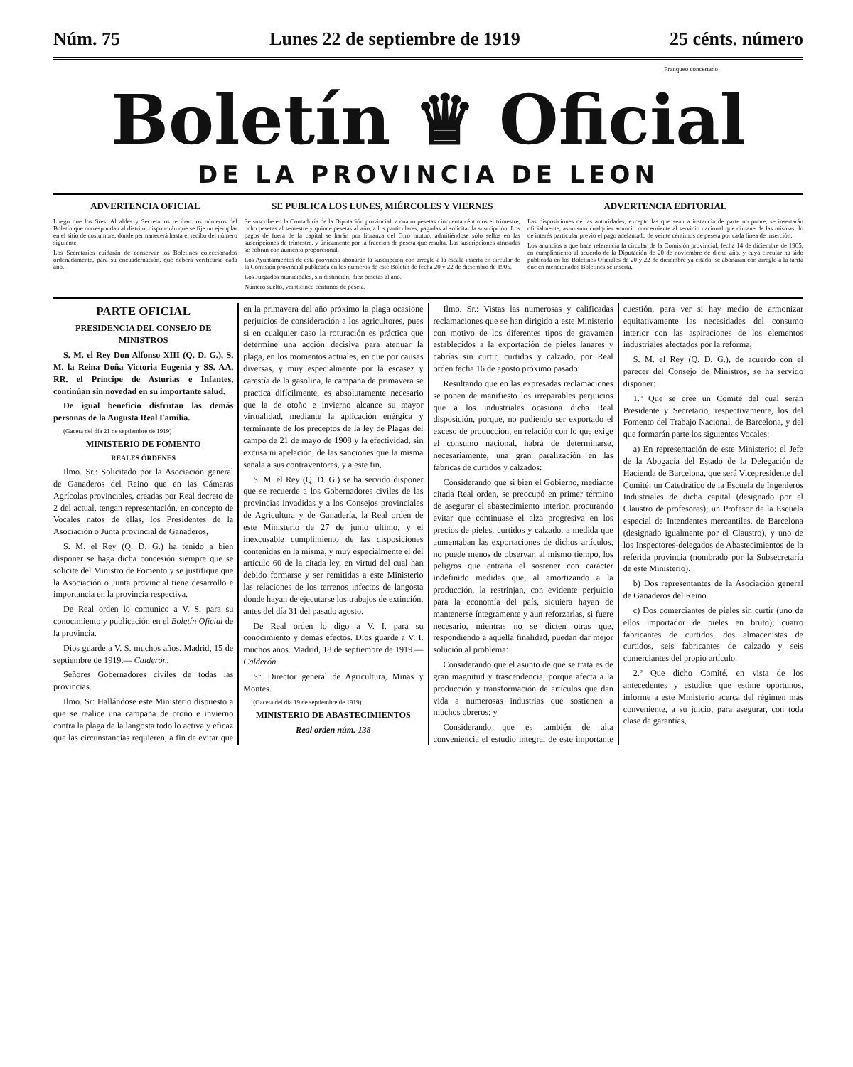Núm. 75 Lunes 22 de septiembre de 1919 25 cénts. número
Franqueo concertado
Boletín ♛ Oficial
DE LA PROVINCIA DE LEON
ADVERTENCIA OFICIAL
Luego que los Sres. Alcaldes y Secretarios reciban los números del Boletín que correspondan al distrito, dispondrán que se fije un ejemplar en el sitio de costumbre, donde permanecerá hasta el recibo del número siguiente.
Los Secretarios cuidarán de conservar los Boletines coleccionados ordenadamente, para su encuadernación, que deberá verificarse cada año.
SE PUBLICA LOS LUNES, MIÉRCOLES Y VIERNES
Se suscribe en la Contaduría de la Diputación provincial, a cuatro pesetas cincuenta céntimos el trimestre, ocho pesetas al semestre y quince pesetas al año, a los particulares, pagadas al solicitar la suscripción. Los pagos de fuera de la capital se harán por libranza del Giro mutuo, admitiéndose sólo sellos en las suscripciones de trimestre, y únicamente por la fracción de peseta que resulta. Las suscripciones atrasadas se cobran con aumento proporcional.
Los Ayuntamientos de esta provincia abonarán la suscripción con arreglo a la escala inserta en circular de la Comisión provincial publicada en los números de este Boletín de fecha 20 y 22 de diciembre de 1905.
Los Juzgados municipales, sin distinción, diez pesetas al año.
Número suelto, veinticinco céntimos de peseta.
ADVERTENCIA EDITORIAL
Las disposiciones de las autoridades, excepto las que sean a instancia de parte no pobre, se insertarán oficialmente, asimismo cualquier anuncio concerniente al servicio nacional que dimane de las mismas; lo de interés particular previo el pago adelantado de veinte céntimos de peseta por cada línea de inserción.
Los anuncios a que hace referencia la circular de la Comisión provincial, fecha 14 de diciembre de 1905, en cumplimiento al acuerdo de la Diputación de 20 de noviembre de dicho año, y cuya circular ha sido publicada en los Boletines Oficiales de 20 y 22 de diciembre ya citado, se abonarán con arreglo a la tarifa que en mencionados Boletines se inserta.
PARTE OFICIAL
PRESIDENCIA DEL CONSEJO DE MINISTROS
S. M. el Rey Don Alfonso XIII (Q. D. G.), S. M. la Reina Doña Victoria Eugenia y SS. AA. RR. el Príncipe de Asturias e Infantes, continúan sin novedad en su importante salud.
De igual beneficio disfrutan las demás personas de la Augusta Real Familia.
(Gaceta del día 21 de septiembre de 1919)
MINISTERIO DE FOMENTO
REALES ÓRDENES
Ilmo. Sr.: Solicitado por la Asociación general de Ganaderos del Reino que en las Cámaras Agrícolas provinciales, creadas por Real decreto de 2 del actual, tengan representación, en concepto de Vocales natos de ellas, los Presidentes de la Asociación o Junta provincial de Ganaderos,
S. M. el Rey (Q. D. G.) ha tenido a bien disponer se haga dicha concesión siempre que se solicite del Ministro de Fomento y se justifique que la Asociación o Junta provincial tiene desarrollo e importancia en la provincia respectiva.
De Real orden lo comunico a V. S. para su conocimiento y publicación en el Boletín Oficial de la provincia.
Dios guarde a V. S. muchos años. Madrid, 15 de septiembre de 1919.— Calderón.
Señores Gobernadores civiles de todas las provincias.
Ilmo. Sr: Hallándose este Ministerio dispuesto a que se realice una campaña de otoño e invierno contra la plaga de la langosta todo lo activa y eficaz que las circunstancias requieren, a fin de evitar que en la primavera del año próximo la plaga ocasione perjuicios de consideración a los agricultores, pues si en cualquier caso la roturación es práctica que determine una acción decisiva para atenuar la plaga, en los momentos actuales, en que por causas diversas, y muy especialmente por la escasez y carestía de la gasolina, la campaña de primavera se practica difícilmente, es absolutamente necesario que la de otoño e invierno alcance su mayor virtualidad, mediante la aplicación enérgica y terminante de los preceptos de la ley de Plagas del campo de 21 de mayo de 1908 y la efectividad, sin excusa ni apelación, de las sanciones que la misma señala a sus contraventores, y a este fin,
S. M. el Rey (Q. D. G.) se ha servido disponer que se recuerde a los Gobernadores civiles de las provincias invadidas y a los Consejos provinciales de Agricultura y de Ganadería, la Real orden de este Ministerio de 27 de junio último, y el inexcusable cumplimiento de las disposiciones contenidas en la misma, y muy especialmente el del artículo 60 de la citada ley, en virtud del cual han debido formarse y ser remitidas a este Ministerio las relaciones de los terrenos infectos de langosta donde hayan de ejecutarse los trabajos de extinción, antes del día 31 del pasado agosto.
De Real orden lo digo a V. I. para su conocimiento y demás efectos. Dios guarde a V. I. muchos años. Madrid, 18 de septiembre de 1919.— Calderón.
Sr. Director general de Agricultura, Minas y Montes.
(Gaceta del día 19 de septiembre de 1919)
MINISTERIO DE ABASTECIMIENTOS
Real orden núm. 138
Ilmo. Sr.: Vistas las numerosas y calificadas reclamaciones que se han dirigido a este Ministerio con motivo de los diferentes tipos de gravamen establecidos a la exportación de pieles lanares y cabrías sin curtir, curtidos y calzado, por Real orden fecha 16 de agosto próximo pasado:
Resultando que en las expresadas reclamaciones se ponen de manifiesto los irreparables perjuicios que a los industriales ocasiona dicha Real disposición, porque, no pudiendo ser exportado el exceso de producción, en relación con lo que exige el consumo nacional, habrá de determinarse, necesariamente, una gran paralización en las fábricas de curtidos y calzados:
Considerando que si bien el Gobierno, mediante citada Real orden, se preocupó en primer término de asegurar el abastecimiento interior, procurando evitar que continuase el alza progresiva en los precios de pieles, curtidos y calzado, a medida que aumentaban las exportaciones de dichos artículos, no puede menos de observar, al mismo tiempo, los peligros que entraña el sostener con carácter indefinido medidas que, al amortizando a la producción, la restrinjan, con evidente perjuicio para la economía del país, siquiera hayan de mantenerse íntegramente y aun reforzarlas, si fuere necesario, mientras no se dicten otras que, respondiendo a aquella finalidad, puedan dar mejor solución al problema:
Considerando que el asunto de que se trata es de gran magnitud y trascendencia, porque afecta a la producción y transformación de artículos que dan vida a numerosas industrias que sostienen a muchos obreros; y
Considerando que es también de alta conveniencia el estudio integral de este importante cuestión, para ver si hay medio de armonizar equitativamente las necesidades del consumo interior con las aspiraciones de los elementos industriales afectados por la reforma,
S. M. el Rey (Q. D. G.), de acuerdo con el parecer del Consejo de Ministros, se ha servido disponer:
1.º Que se cree un Comité del cual serán Presidente y Secretario, respectivamente, los del Fomento del Trabajo Nacional, de Barcelona, y del que formarán parte los siguientes Vocales:
a) En representación de este Ministerio: el Jefe de la Abogacía del Estado de la Delegación de Hacienda de Barcelona, que será Vicepresidente del Comité; un Catedrático de la Escuela de Ingenieros Industriales de dicha capital (designado por el Claustro de profesores); un Profesor de la Escuela especial de Intendentes mercantiles, de Barcelona (designado igualmente por el Claustro), y uno de los Inspectores-delegados de Abastecimientos de la referida provincia (nombrado por la Subsecretaría de este Ministerio).
b) Dos representantes de la Asociación general de Ganaderos del Reino.
c) Dos comerciantes de pieles sin curtir (uno de ellos importador de pieles en bruto); cuatro fabricantes de curtidos, dos almacenistas de curtidos, seis fabricantes de calzado y seis comerciantes del propio artículo.
2.º Que dicho Comité, en vista de los antecedentes y estudios que estime oportunos, informe a este Ministerio acerca del régimen más conveniente, a su juicio, para asegurar, con toda clase de garantías,